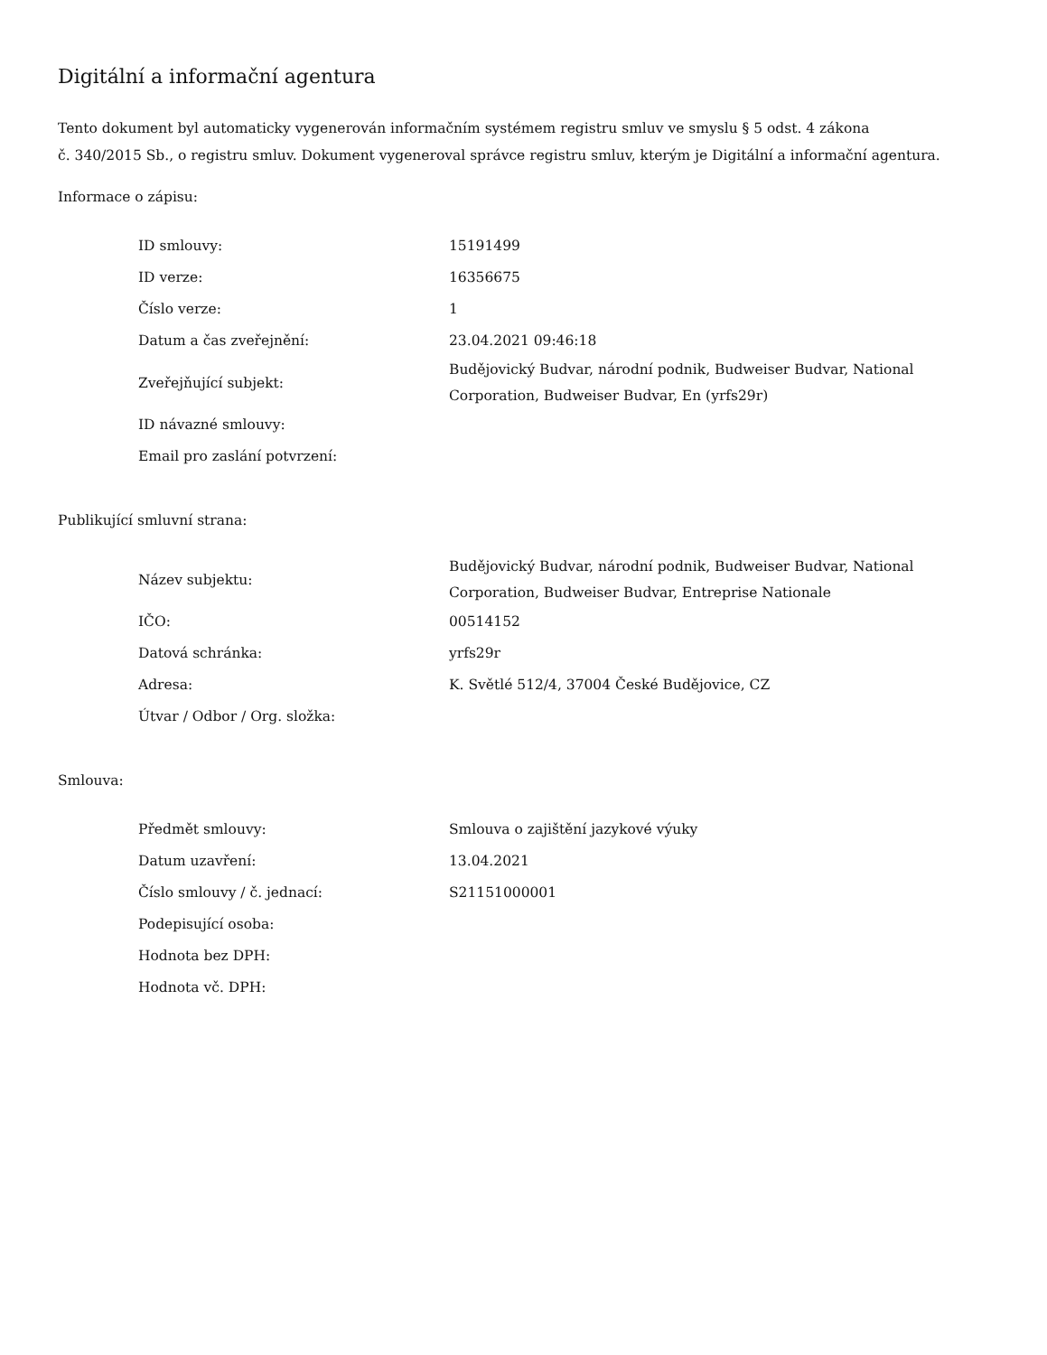Digitální a informační agentura
Tento dokument byl automaticky vygenerován informačním systémem registru smluv ve smyslu § 5 odst. 4 zákona
č. 340/2015 Sb., o registru smluv. Dokument vygeneroval správce registru smluv, kterým je Digitální a informační agentura.
Informace o zápisu:
| ID smlouvy: | 15191499 |
| ID verze: | 16356675 |
| Číslo verze: | 1 |
| Datum a čas zveřejnění: | 23.04.2021 09:46:18 |
| Zveřejňující subjekt: | Budějovický Budvar, národní podnik, Budweiser Budvar, National Corporation, Budweiser Budvar, En (yrfs29r) |
| ID návazné smlouvy: | |
| Email pro zaslání potvrzení: | |
Publikující smluvní strana:
| Název subjektu: | Budějovický Budvar, národní podnik, Budweiser Budvar, National Corporation, Budweiser Budvar, Entreprise Nationale |
| IČO: | 00514152 |
| Datová schránka: | yrfs29r |
| Adresa: | K. Světlé 512/4, 37004 České Budějovice, CZ |
| Útvar / Odbor / Org. složka: | |
Smlouva:
| Předmět smlouvy: | Smlouva o zajištění jazykové výuky |
| Datum uzavření: | 13.04.2021 |
| Číslo smlouvy / č. jednací: | S21151000001 |
| Podepisující osoba: | |
| Hodnota bez DPH: | |
| Hodnota vč. DPH: | |